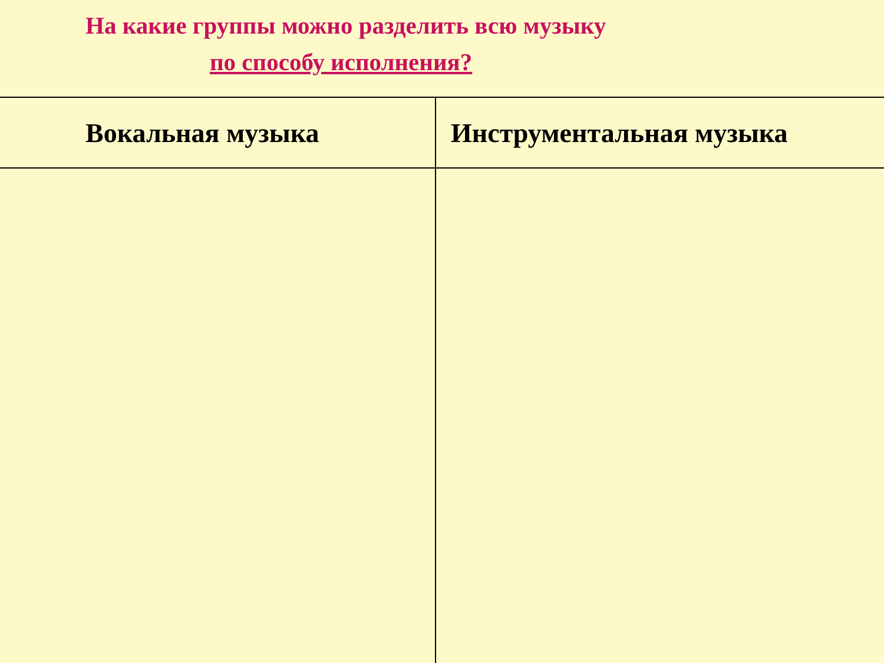На какие группы можно разделить всю музыку
по способу исполнения?
| Вокальная музыка | Инструментальная музыка |
| --- | --- |